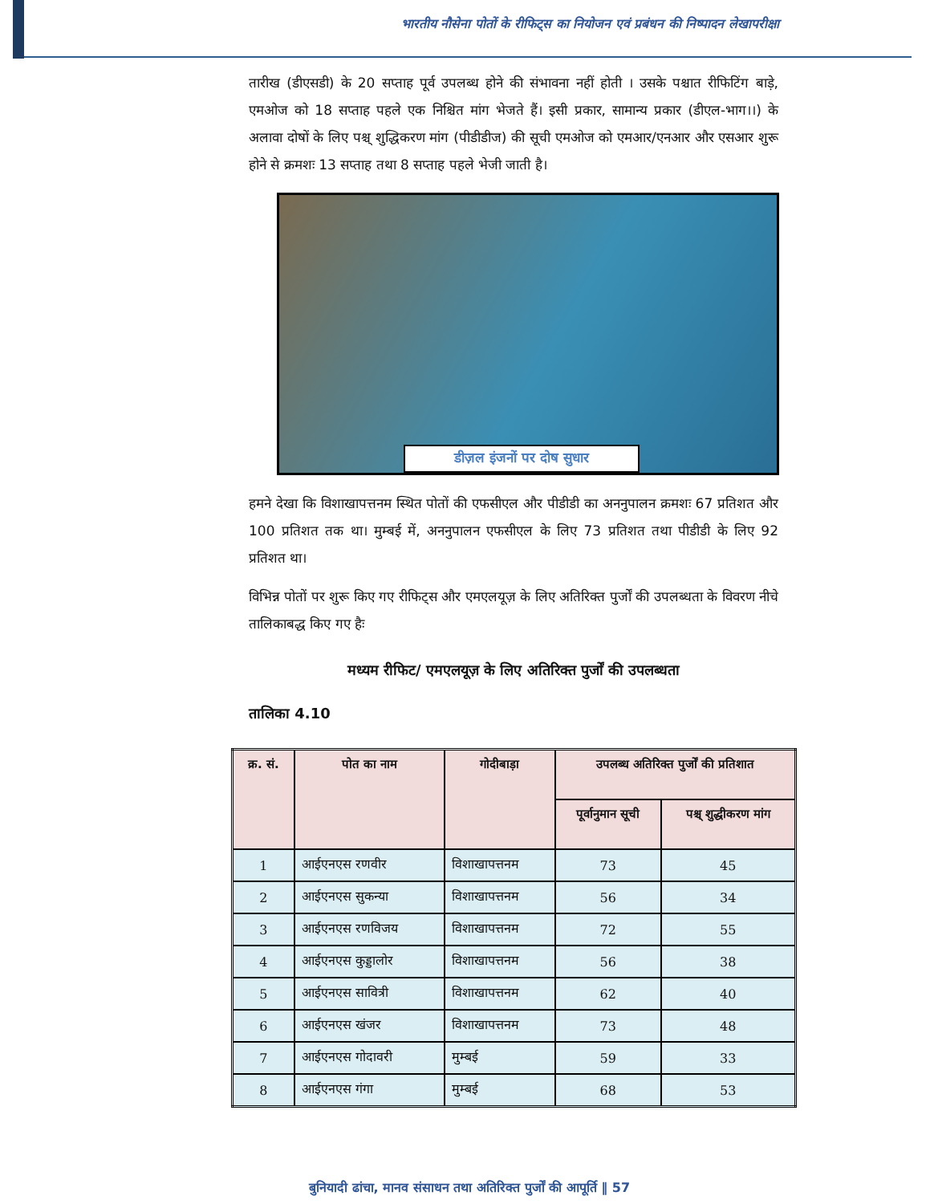भारतीय नौसेना पोतों के रीफिट्स का नियोजन एवं प्रबंधन की निष्पादन लेखापरीक्षा
तारीख (डीएसडी) के 20 सप्ताह पूर्व उपलब्ध होने की संभावना नहीं होती । उसके पश्चात रीफिटिंग बाड़े, एमओज को 18 सप्ताह पहले एक निश्चित मांग भेजते हैं। इसी प्रकार, सामान्य प्रकार (डीएल-भाग।।) के अलावा दोषों के लिए पश्च् शुद्धिकरण मांग (पीडीडीज) की सूची एमओज को एमआर/एनआर और एसआर शुरू होने से क्रमशः 13 सप्ताह तथा 8 सप्ताह पहले भेजी जाती है।
डीज़ल इंजनों पर दोष सुधार
हमने देखा कि विशाखापत्तनम स्थित पोतों की एफसीएल और पीडीडी का अननुपालन क्रमशः 67 प्रतिशत और 100 प्रतिशत तक था। मुम्बई में, अननुपालन एफसीएल के लिए 73 प्रतिशत तथा पीडीडी के लिए 92 प्रतिशत था।
विभिन्न पोतों पर शुरू किए गए रीफिट्स और एमएलयूज़ के लिए अतिरिक्त पुर्जों की उपलब्धता के विवरण नीचे तालिकाबद्ध किए गए हैः
मध्यम रीफिट/ एमएलयूज़ के लिए अतिरिक्त पुर्जों की उपलब्धता
तालिका 4.10
| क्र. सं. | पोत का नाम | गोदीबाड़ा | उपलब्ध अतिरिक्त पुर्जों की प्रतिशात | |
| --- | --- | --- | --- | --- |
| | | | पूर्वानुमान सूची | पश्च् शुद्धीकरण मांग |
| 1 | आईएनएस रणवीर | विशाखापत्तनम | 73 | 45 |
| 2 | आईएनएस सुकन्या | विशाखापत्तनम | 56 | 34 |
| 3 | आईएनएस रणविजय | विशाखापत्तनम | 72 | 55 |
| 4 | आईएनएस कुड्डालोर | विशाखापत्तनम | 56 | 38 |
| 5 | आईएनएस सावित्री | विशाखापत्तनम | 62 | 40 |
| 6 | आईएनएस खंजर | विशाखापत्तनम | 73 | 48 |
| 7 | आईएनएस गोदावरी | मुम्बई | 59 | 33 |
| 8 | आईएनएस गंगा | मुम्बई | 68 | 53 |
बुनियादी ढांचा, मानव संसाधन तथा अतिरिक्त पुर्जों की आपूर्ति ‖ 57